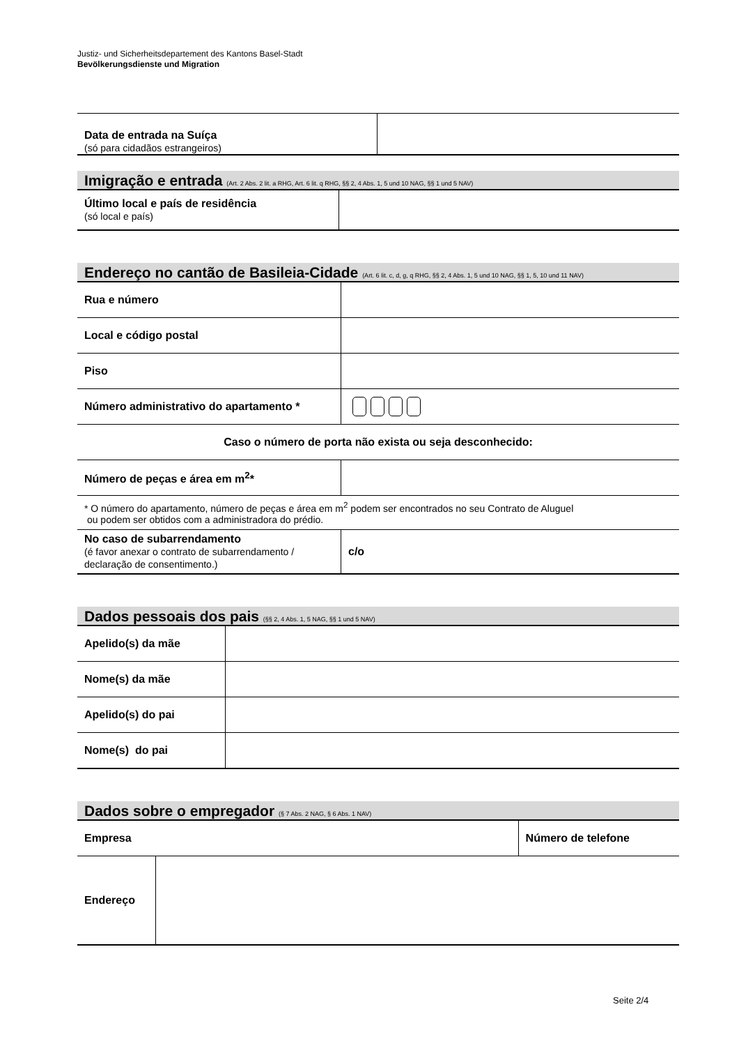Justiz- und Sicherheitsdepartement des Kantons Basel-Stadt
Bevölkerungsdienste und Migration
| Data de entrada na Suíça (só para cidadãos estrangeiros) | |
Imigração e entrada (Art. 2 Abs. 2 lit. a RHG, Art. 6 lit. q RHG, §§ 2, 4 Abs. 1, 5 und 10 NAG, §§ 1 und 5 NAV)
| Último local e país de residência (só local e país) | |
Endereço no cantão de Basileia-Cidade (Art. 6 lit. c, d, g, q RHG, §§ 2, 4 Abs. 1, 5 und 10 NAG, §§ 1, 5, 10 und 11 NAV)
| Rua e número | |
| Local e código postal | |
| Piso | |
| Número administrativo do apartamento * | |
| Caso o número de porta não exista ou seja desconhecido: | |
| Número de peças e área em m<sup>2</sup>* | |
| * O número do apartamento, número de peças e área em m<sup>2</sup> podem ser encontrados no seu Contrato de Aluguel ou podem ser obtidos com a administradora do prédio. | |
| No caso de subarrendamento (é favor anexar o contrato de subarrendamento / declaração de consentimento.) | c/o |
Dados pessoais dos pais (§§ 2, 4 Abs. 1, 5 NAG, §§ 1 und 5 NAV)
| Apelido(s) da mãe | |
| Nome(s) da mãe | |
| Apelido(s) do pai | |
| Nome(s) do pai | |
Dados sobre o empregador (§ 7 Abs. 2 NAG, § 6 Abs. 1 NAV)
| Empresa | | Número de telefone |
| Endereço | | |
Seite 2/4